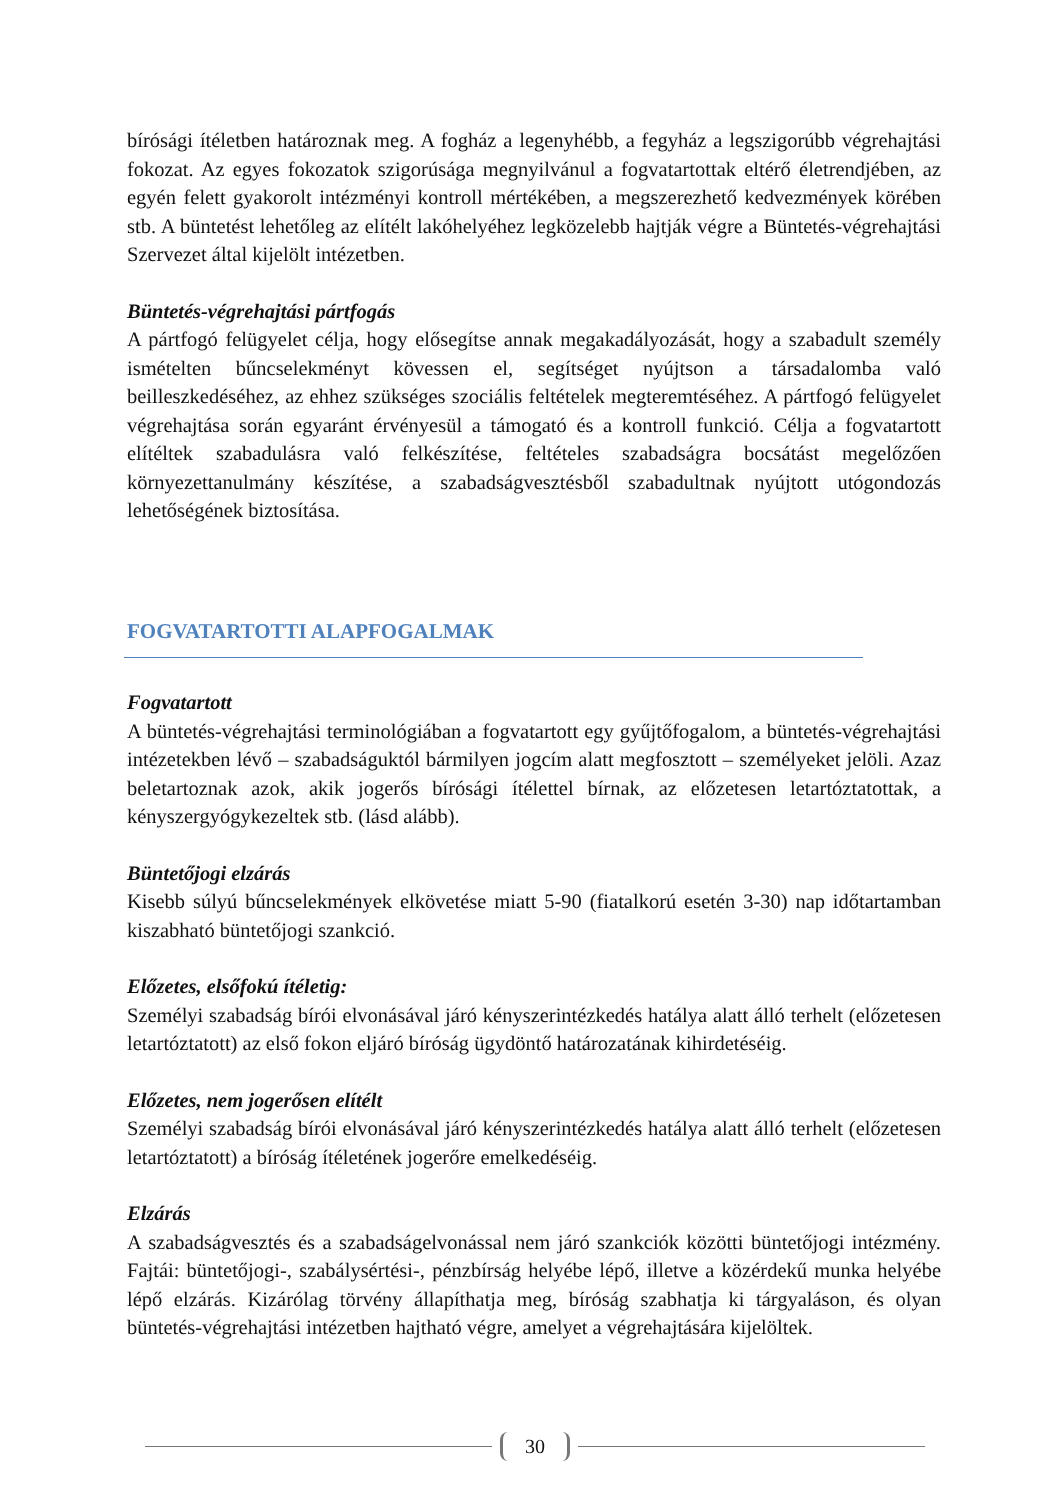bírósági ítéletben határoznak meg. A fogház a legenyhébb, a fegyház a legszigorúbb végrehajtási fokozat. Az egyes fokozatok szigorúsága megnyilvánul a fogvatartottak eltérő életrendjében, az egyén felett gyakorolt intézményi kontroll mértékében, a megszerezhető kedvezmények körében stb. A büntetést lehetőleg az elítélt lakóhelyéhez legközelebb hajtják végre a Büntetés-végrehajtási Szervezet által kijelölt intézetben.
Büntetés-végrehajtási pártfogás
A pártfogó felügyelet célja, hogy elősegítse annak megakadályozását, hogy a szabadult személy ismételten bűncselekményt kövessen el, segítséget nyújtson a társadalomba való beilleszkedéséhez, az ehhez szükséges szociális feltételek megteremtéséhez. A pártfogó felügyelet végrehajtása során egyaránt érvényesül a támogató és a kontroll funkció. Célja a fogvatartott elítéltek szabadulásra való felkészítése, feltételes szabadságra bocsátást megelőzően környezettanulmány készítése, a szabadságvesztésből szabadultnak nyújtott utógondozás lehetőségének biztosítása.
FOGVATARTOTTI ALAPFOGALMAK
Fogvatartott
A büntetés-végrehajtási terminológiában a fogvatartott egy gyűjtőfogalom, a büntetés-végrehajtási intézetekben lévő – szabadságuktól bármilyen jogcím alatt megfosztott – személyeket jelöli. Azaz beletartoznak azok, akik jogerős bírósági ítélettel bírnak, az előzetesen letartóztatottak, a kényszergyógykezeltek stb. (lásd alább).
Büntetőjogi elzárás
Kisebb súlyú bűncselekmények elkövetése miatt 5-90 (fiatalkorú esetén 3-30) nap időtartamban kiszabható büntetőjogi szankció.
Előzetes, elsőfokú ítéletig:
Személyi szabadság bírói elvonásával járó kényszerintézkedés hatálya alatt álló terhelt (előzetesen letartóztatott) az első fokon eljáró bíróság ügydöntő határozatának kihirdetéséig.
Előzetes, nem jogerősen elítélt
Személyi szabadság bírói elvonásával járó kényszerintézkedés hatálya alatt álló terhelt (előzetesen letartóztatott) a bíróság ítéletének jogerőre emelkedéséig.
Elzárás
A szabadságvesztés és a szabadságelvonással nem járó szankciók közötti büntetőjogi intézmény. Fajtái: büntetőjogi-, szabálysértési-, pénzbírság helyébe lépő, illetve a közérdekű munka helyébe lépő elzárás. Kizárólag törvény állapíthatja meg, bíróság szabhatja ki tárgyaláson, és olyan büntetés-végrehajtási intézetben hajtható végre, amelyet a végrehajtására kijelöltek.
30